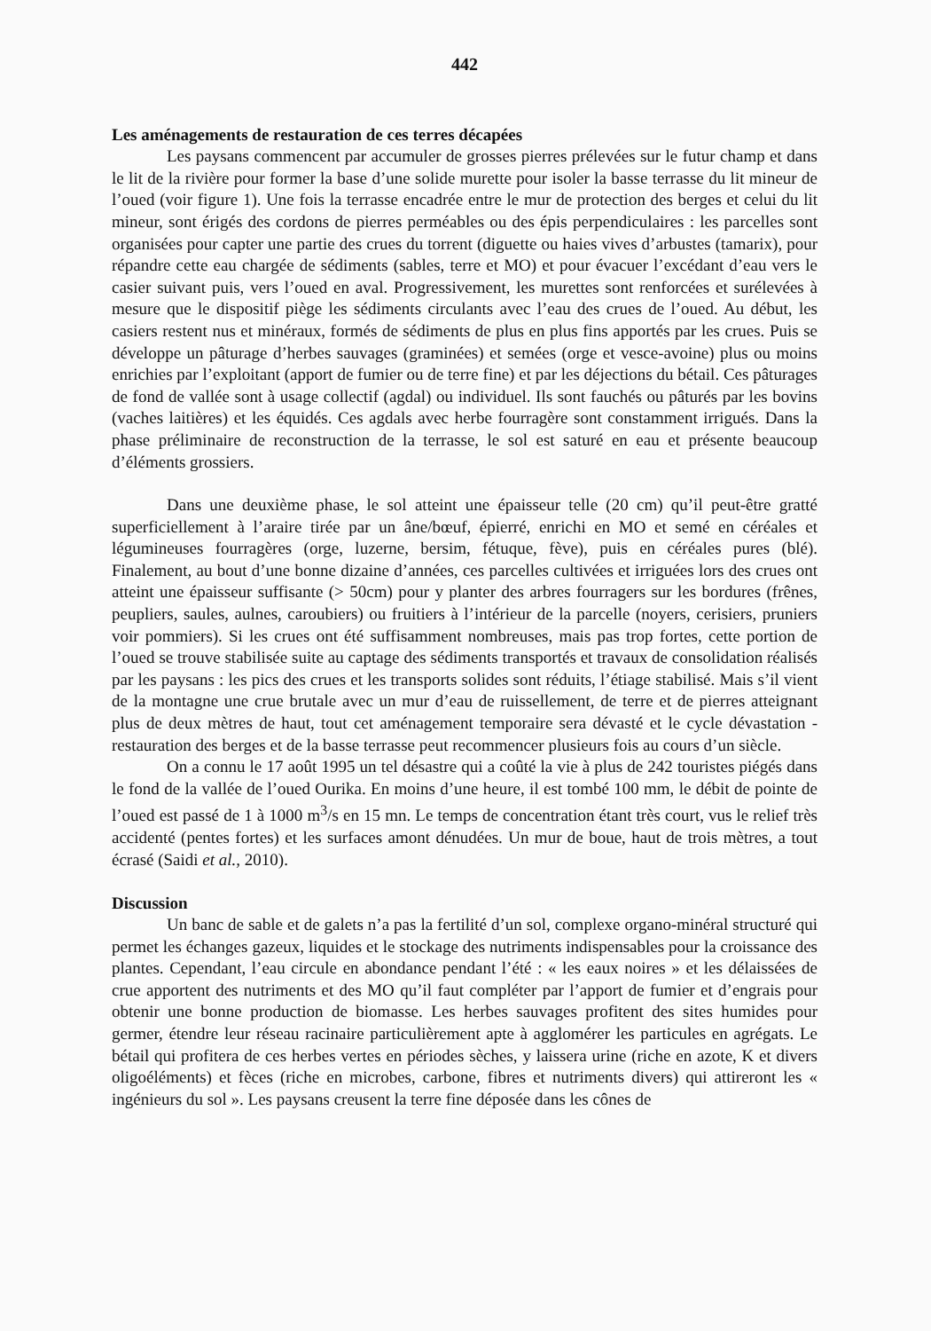442
Les aménagements de restauration de ces terres décapées
Les paysans commencent par accumuler de grosses pierres prélevées sur le futur champ et dans le lit de la rivière pour former la base d’une solide murette pour isoler la basse terrasse du lit mineur de l’oued (voir figure 1). Une fois la terrasse encadrée entre le mur de protection des berges et celui du lit mineur, sont érigés des cordons de pierres perméables ou des épis perpendiculaires : les parcelles sont organisées pour capter une partie des crues du torrent (diguette ou haies vives d’arbustes (tamarix), pour répandre cette eau chargée de sédiments (sables, terre et MO) et pour évacuer l’excédant d’eau vers le casier suivant puis, vers l’oued en aval. Progressivement, les murettes sont renforcées et surélevées à mesure que le dispositif piège les sédiments circulants avec l’eau des crues de l’oued. Au début, les casiers restent nus et minéraux, formés de sédiments de plus en plus fins apportés par les crues. Puis se développe un pâturage d’herbes sauvages (graminées) et semées (orge et vesce-avoine) plus ou moins enrichies par l’exploitant (apport de fumier ou de terre fine) et par les déjections du bétail. Ces pâturages de fond de vallée sont à usage collectif (agdal) ou individuel. Ils sont fauchés ou pâturés par les bovins (vaches laitières) et les équidés. Ces agdals avec herbe fourragère sont constamment irrigués. Dans la phase préliminaire de reconstruction de la terrasse, le sol est saturé en eau et présente beaucoup d’éléments grossiers.
Dans une deuxième phase, le sol atteint une épaisseur telle (20 cm) qu’il peut-être gratté superficiellement à l’araire tirée par un âne/bœuf, épierré, enrichi en MO et semé en céréales et légumineuses fourragères (orge, luzerne, bersim, fétuque, fève), puis en céréales pures (blé). Finalement, au bout d’une bonne dizaine d’années, ces parcelles cultivées et irriguées lors des crues ont atteint une épaisseur suffisante (> 50cm) pour y planter des arbres fourragers sur les bordures (frênes, peupliers, saules, aulnes, caroubiers) ou fruitiers à l’intérieur de la parcelle (noyers, cerisiers, pruniers voir pommiers). Si les crues ont été suffisamment nombreuses, mais pas trop fortes, cette portion de l’oued se trouve stabilisée suite au captage des sédiments transportés et travaux de consolidation réalisés par les paysans : les pics des crues et les transports solides sont réduits, l’étiage stabilisé. Mais s’il vient de la montagne une crue brutale avec un mur d’eau de ruissellement, de terre et de pierres atteignant plus de deux mètres de haut, tout cet aménagement temporaire sera dévasté et le cycle dévastation - restauration des berges et de la basse terrasse peut recommencer plusieurs fois au cours d’un siècle.
On a connu le 17 août 1995 un tel désastre qui a coûté la vie à plus de 242 touristes piégés dans le fond de la vallée de l’oued Ourika. En moins d’une heure, il est tombé 100 mm, le débit de pointe de l’oued est passé de 1 à 1000 m<sup>3</sup>/s en 15 mn. Le temps de concentration étant très court, vus le relief très accidenté (pentes fortes) et les surfaces amont dénudées. Un mur de boue, haut de trois mètres, a tout écrasé (Saidi et al., 2010).
Discussion
Un banc de sable et de galets n’a pas la fertilité d’un sol, complexe organo-minéral structuré qui permet les échanges gazeux, liquides et le stockage des nutriments indispensables pour la croissance des plantes. Cependant, l’eau circule en abondance pendant l’été : « les eaux noires » et les délaissées de crue apportent des nutriments et des MO qu’il faut compléter par l’apport de fumier et d’engrais pour obtenir une bonne production de biomasse. Les herbes sauvages profitent des sites humides pour germer, étendre leur réseau racinaire particulièrement apte à agglomérer les particules en agrégats. Le bétail qui profitera de ces herbes vertes en périodes sèches, y laissera urine (riche en azote, K et divers oligoéléments) et fèces (riche en microbes, carbone, fibres et nutriments divers) qui attireront les « ingénieurs du sol ». Les paysans creusent la terre fine déposée dans les cônes de